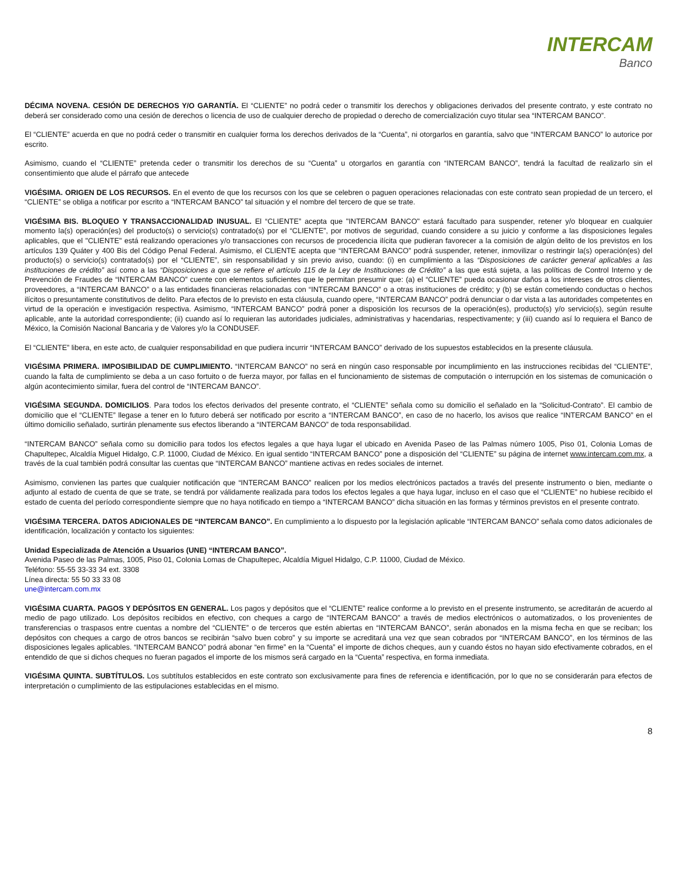INTERCAM
Banco
DÉCIMA NOVENA. CESIÓN DE DERECHOS Y/O GARANTÍA. El “CLIENTE” no podrá ceder o transmitir los derechos y obligaciones derivados del presente contrato, y este contrato no deberá ser considerado como una cesión de derechos o licencia de uso de cualquier derecho de propiedad o derecho de comercialización cuyo titular sea “INTERCAM BANCO”.
El “CLIENTE” acuerda en que no podrá ceder o transmitir en cualquier forma los derechos derivados de la “Cuenta”, ni otorgarlos en garantía, salvo que “INTERCAM BANCO” lo autorice por escrito.
Asimismo, cuando el “CLIENTE” pretenda ceder o transmitir los derechos de su “Cuenta” u otorgarlos en garantía con “INTERCAM BANCO”, tendrá la facultad de realizarlo sin el consentimiento que alude el párrafo que antecede
VIGÉSIMA. ORIGEN DE LOS RECURSOS. En el evento de que los recursos con los que se celebren o paguen operaciones relacionadas con este contrato sean propiedad de un tercero, el “CLIENTE” se obliga a notificar por escrito a “INTERCAM BANCO” tal situación y el nombre del tercero de que se trate.
VIGÉSIMA BIS. BLOQUEO Y TRANSACCIONALIDAD INUSUAL. El “CLIENTE” acepta que "INTERCAM BANCO" estará facultado para suspender, retener y/o bloquear en cualquier momento la(s) operación(es) del producto(s) o servicio(s) contratado(s) por el “CLIENTE”, por motivos de seguridad, cuando considere a su juicio y conforme a las disposiciones legales aplicables, que el "CLIENTE" está realizando operaciones y/o transacciones con recursos de procedencia ilícita que pudieran favorecer a la comisión de algún delito de los previstos en los artículos 139 Quáter y 400 Bis del Código Penal Federal. Asimismo, el CLIENTE acepta que “INTERCAM BANCO” podrá suspender, retener, inmovilizar o restringir la(s) operación(es) del producto(s) o servicio(s) contratado(s) por el “CLIENTE”, sin responsabilidad y sin previo aviso, cuando: (i) en cumplimiento a las “Disposiciones de carácter general aplicables a las instituciones de crédito” así como a las “Disposiciones a que se refiere el artículo 115 de la Ley de Instituciones de Crédito” a las que está sujeta, a las políticas de Control Interno y de Prevención de Fraudes de “INTERCAM BANCO” cuente con elementos suficientes que le permitan presumir que: (a) el “CLIENTE” pueda ocasionar daños a los intereses de otros clientes, proveedores, a “INTERCAM BANCO” o a las entidades financieras relacionadas con “INTERCAM BANCO” o a otras instituciones de crédito; y (b) se están cometiendo conductas o hechos ilícitos o presuntamente constitutivos de delito. Para efectos de lo previsto en esta cláusula, cuando opere, “INTERCAM BANCO” podrá denunciar o dar vista a las autoridades competentes en virtud de la operación e investigación respectiva. Asimismo, “INTERCAM BANCO” podrá poner a disposición los recursos de la operación(es), producto(s) y/o servicio(s), según resulte aplicable, ante la autoridad correspondiente; (ii) cuando así lo requieran las autoridades judiciales, administrativas y hacendarias, respectivamente; y (iii) cuando así lo requiera el Banco de México, la Comisión Nacional Bancaria y de Valores y/o la CONDUSEF.
El “CLIENTE” libera, en este acto, de cualquier responsabilidad en que pudiera incurrir “INTERCAM BANCO” derivado de los supuestos establecidos en la presente cláusula.
VIGÉSIMA PRIMERA. IMPOSIBILIDAD DE CUMPLIMIENTO. “INTERCAM BANCO” no será en ningún caso responsable por incumplimiento en las instrucciones recibidas del “CLIENTE”, cuando la falta de cumplimiento se deba a un caso fortuito o de fuerza mayor, por fallas en el funcionamiento de sistemas de computación o interrupción en los sistemas de comunicación o algún acontecimiento similar, fuera del control de “INTERCAM BANCO”.
VIGÉSIMA SEGUNDA. DOMICILIOS. Para todos los efectos derivados del presente contrato, el “CLIENTE” señala como su domicilio el señalado en la “Solicitud-Contrato”. El cambio de domicilio que el “CLIENTE” llegase a tener en lo futuro deberá ser notificado por escrito a “INTERCAM BANCO”, en caso de no hacerlo, los avisos que realice “INTERCAM BANCO” en el último domicilio señalado, surtirán plenamente sus efectos liberando a “INTERCAM BANCO” de toda responsabilidad.
“INTERCAM BANCO” señala como su domicilio para todos los efectos legales a que haya lugar el ubicado en Avenida Paseo de las Palmas número 1005, Piso 01, Colonia Lomas de Chapultepec, Alcaldía Miguel Hidalgo, C.P. 11000, Ciudad de México. En igual sentido “INTERCAM BANCO” pone a disposición del “CLIENTE” su página de internet www.intercam.com.mx, a través de la cual también podrá consultar las cuentas que “INTERCAM BANCO” mantiene activas en redes sociales de internet.
Asimismo, convienen las partes que cualquier notificación que “INTERCAM BANCO” realicen por los medios electrónicos pactados a través del presente instrumento o bien, mediante o adjunto al estado de cuenta de que se trate, se tendrá por válidamente realizada para todos los efectos legales a que haya lugar, incluso en el caso que el “CLIENTE” no hubiese recibido el estado de cuenta del período correspondiente siempre que no haya notificado en tiempo a “INTERCAM BANCO” dicha situación en las formas y términos previstos en el presente contrato.
VIGÉSIMA TERCERA. DATOS ADICIONALES DE “INTERCAM BANCO”. En cumplimiento a lo dispuesto por la legislación aplicable “INTERCAM BANCO” señala como datos adicionales de identificación, localización y contacto los siguientes:
Unidad Especializada de Atención a Usuarios (UNE) “INTERCAM BANCO”.
Avenida Paseo de las Palmas, 1005, Piso 01, Colonia Lomas de Chapultepec, Alcaldía Miguel Hidalgo, C.P. 11000, Ciudad de México.
Teléfono: 55-55 33-33 34 ext. 3308
Línea directa: 55 50 33 33 08
une@intercam.com.mx
VIGÉSIMA CUARTA. PAGOS Y DEPÓSITOS EN GENERAL. Los pagos y depósitos que el “CLIENTE” realice conforme a lo previsto en el presente instrumento, se acreditarán de acuerdo al medio de pago utilizado. Los depósitos recibidos en efectivo, con cheques a cargo de “INTERCAM BANCO” a través de medios electrónicos o automatizados, o los provenientes de transferencias o traspasos entre cuentas a nombre del “CLIENTE” o de terceros que estén abiertas en “INTERCAM BANCO”, serán abonados en la misma fecha en que se reciban; los depósitos con cheques a cargo de otros bancos se recibirán “salvo buen cobro” y su importe se acreditará una vez que sean cobrados por “INTERCAM BANCO”, en los términos de las disposiciones legales aplicables. “INTERCAM BANCO” podrá abonar “en firme” en la “Cuenta” el importe de dichos cheques, aun y cuando éstos no hayan sido efectivamente cobrados, en el entendido de que si dichos cheques no fueran pagados el importe de los mismos será cargado en la “Cuenta” respectiva, en forma inmediata.
VIGÉSIMA QUINTA. SUBTÍTULOS. Los subtítulos establecidos en este contrato son exclusivamente para fines de referencia e identificación, por lo que no se considerarán para efectos de interpretación o cumplimiento de las estipulaciones establecidas en el mismo.
8